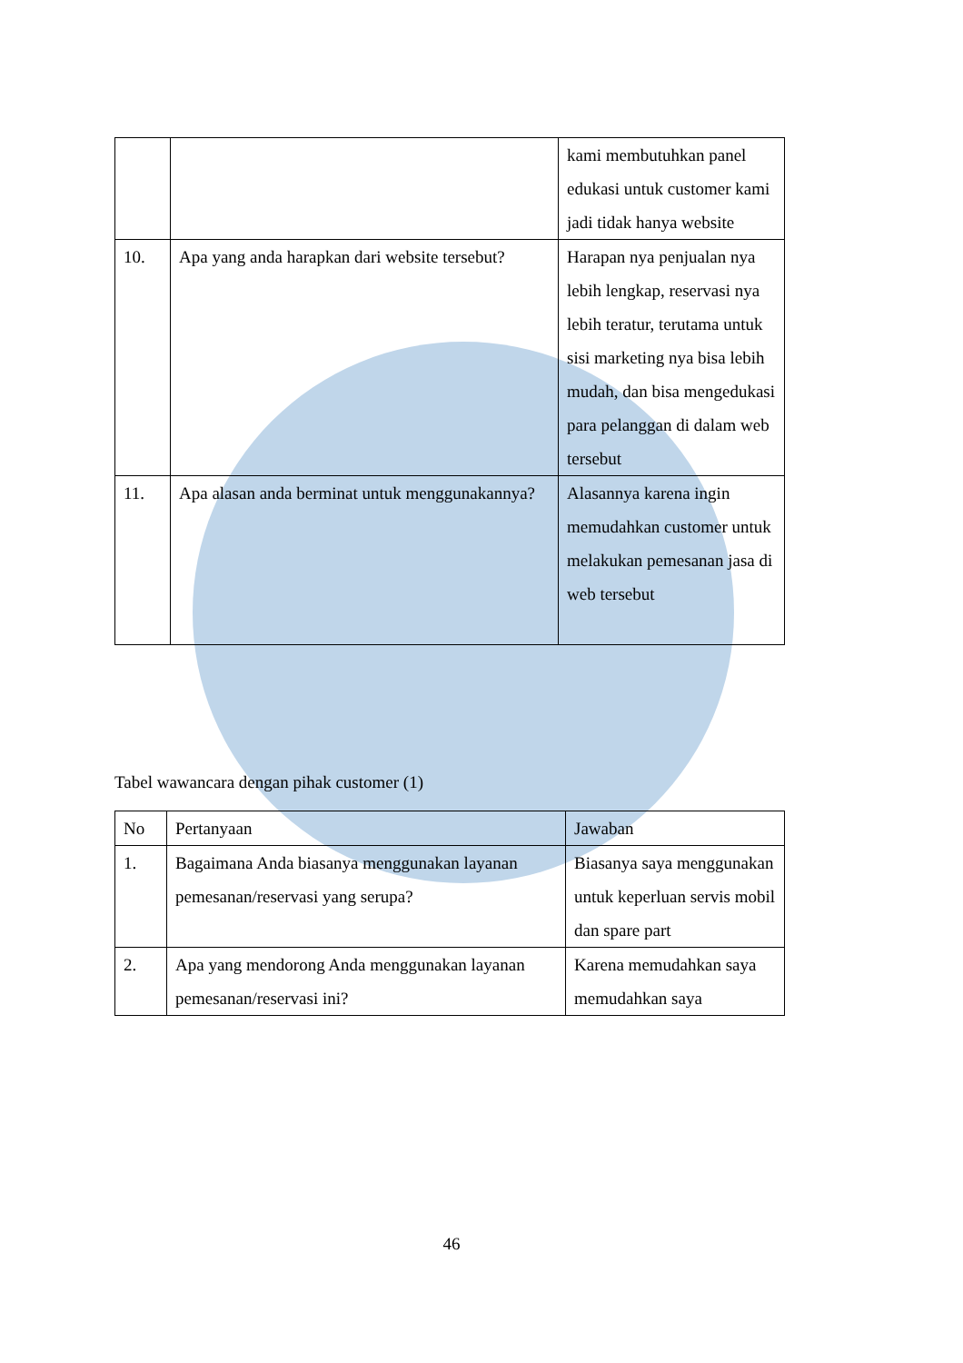| | | kami membutuhkan panel edukasi untuk customer kami jadi tidak hanya website |
| 10. | Apa yang anda harapkan dari website tersebut? | Harapan nya penjualan nya lebih lengkap, reservasi nya lebih teratur, terutama untuk sisi marketing nya bisa lebih mudah, dan bisa mengedukasi para pelanggan di dalam web tersebut |
| 11. | Apa alasan anda berminat untuk menggunakannya? | Alasannya karena ingin memudahkan customer untuk melakukan pemesanan jasa di web tersebut |
Tabel wawancara dengan pihak customer (1)
| No | Pertanyaan | Jawaban |
| --- | --- | --- |
| 1. | Bagaimana Anda biasanya menggunakan layanan pemesanan/reservasi yang serupa? | Biasanya saya menggunakan untuk keperluan servis mobil dan spare part |
| 2. | Apa yang mendorong Anda menggunakan layanan pemesanan/reservasi ini? | Karena memudahkan saya memudahkan saya |
46